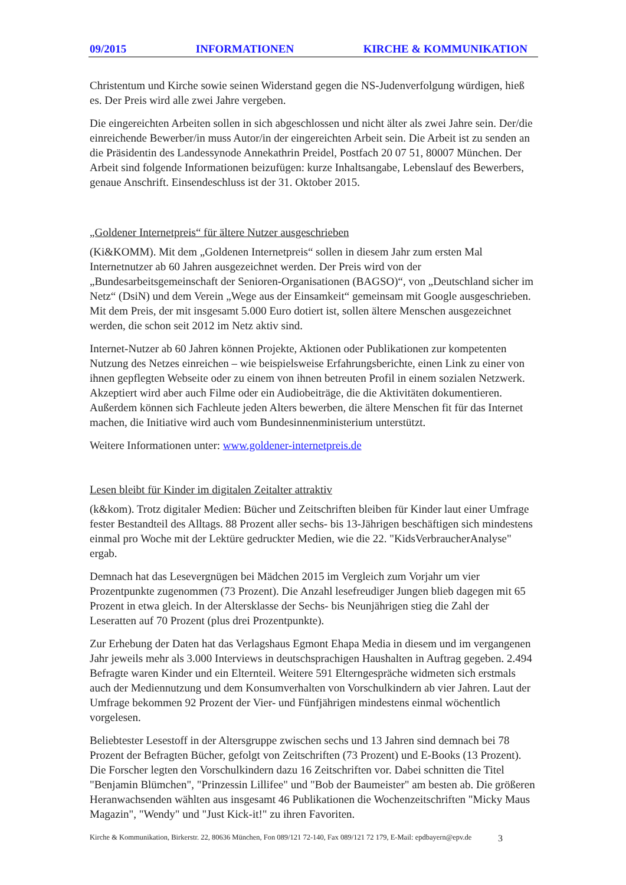09/2015 INFORMATIONEN KIRCHE & KOMMUNIKATION
Christentum und Kirche sowie seinen Widerstand gegen die NS-Judenverfolgung würdigen, hieß es. Der Preis wird alle zwei Jahre vergeben.
Die eingereichten Arbeiten sollen in sich abgeschlossen und nicht älter als zwei Jahre sein. Der/die einreichende Bewerber/in muss Autor/in der eingereichten Arbeit sein. Die Arbeit ist zu senden an die Präsidentin des Landessynode Annekathrin Preidel, Postfach 20 07 51, 80007 München. Der Arbeit sind folgende Informationen beizufügen: kurze Inhaltsangabe, Lebenslauf des Bewerbers, genaue Anschrift. Einsendeschluss ist der 31. Oktober 2015.
„Goldener Internetpreis“ für ältere Nutzer ausgeschrieben
(Ki&KOMM). Mit dem „Goldenen Internetpreis“ sollen in diesem Jahr zum ersten Mal Internetnutzer ab 60 Jahren ausgezeichnet werden. Der Preis wird von der „Bundesarbeitsgemeinschaft der Senioren-Organisationen (BAGSO)“, von „Deutschland sicher im Netz“ (DsiN) und dem Verein „Wege aus der Einsamkeit“ gemeinsam mit Google ausgeschrieben. Mit dem Preis, der mit insgesamt 5.000 Euro dotiert ist, sollen ältere Menschen ausgezeichnet werden, die schon seit 2012 im Netz aktiv sind.
Internet-Nutzer ab 60 Jahren können Projekte, Aktionen oder Publikationen zur kompetenten Nutzung des Netzes einreichen – wie beispielsweise Erfahrungsberichte, einen Link zu einer von ihnen gepflegten Webseite oder zu einem von ihnen betreuten Profil in einem sozialen Netzwerk. Akzeptiert wird aber auch Filme oder ein Audiobeiträge, die die Aktivitäten dokumentieren. Außerdem können sich Fachleute jeden Alters bewerben, die ältere Menschen fit für das Internet machen, die Initiative wird auch vom Bundesinnenministerium unterstützt.
Weitere Informationen unter: www.goldener-internetpreis.de
Lesen bleibt für Kinder im digitalen Zeitalter attraktiv
(k&kom). Trotz digitaler Medien: Bücher und Zeitschriften bleiben für Kinder laut einer Umfrage fester Bestandteil des Alltags. 88 Prozent aller sechs- bis 13-Jährigen beschäftigen sich mindestens einmal pro Woche mit der Lektüre gedruckter Medien, wie die 22. "KidsVerbraucherAnalyse" ergab.
Demnach hat das Lesevergnügen bei Mädchen 2015 im Vergleich zum Vorjahr um vier Prozentpunkte zugenommen (73 Prozent). Die Anzahl lesefreudiger Jungen blieb dagegen mit 65 Prozent in etwa gleich. In der Altersklasse der Sechs- bis Neunjährigen stieg die Zahl der Leseratten auf 70 Prozent (plus drei Prozentpunkte).
Zur Erhebung der Daten hat das Verlagshaus Egmont Ehapa Media in diesem und im vergangenen Jahr jeweils mehr als 3.000 Interviews in deutschsprachigen Haushalten in Auftrag gegeben. 2.494 Befragte waren Kinder und ein Elternteil. Weitere 591 Elterngespräche widmeten sich erstmals auch der Mediennutzung und dem Konsumverhalten von Vorschulkindern ab vier Jahren. Laut der Umfrage bekommen 92 Prozent der Vier- und Fünfjährigen mindestens einmal wöchentlich vorgelesen.
Beliebtester Lesestoff in der Altersgruppe zwischen sechs und 13 Jahren sind demnach bei 78 Prozent der Befragten Bücher, gefolgt von Zeitschriften (73 Prozent) und E-Books (13 Prozent). Die Forscher legten den Vorschulkindern dazu 16 Zeitschriften vor. Dabei schnitten die Titel "Benjamin Blümchen", "Prinzessin Lillifee" und "Bob der Baumeister" am besten ab. Die größeren Heranwachsenden wählten aus insgesamt 46 Publikationen die Wochenzeitschriften "Micky Maus Magazin", "Wendy" und "Just Kick-it!" zu ihren Favoriten.
Kirche & Kommunikation, Birkerstr. 22, 80636 München, Fon 089/121 72-140, Fax 089/121 72 179, E-Mail: epdbayern@epv.de 3